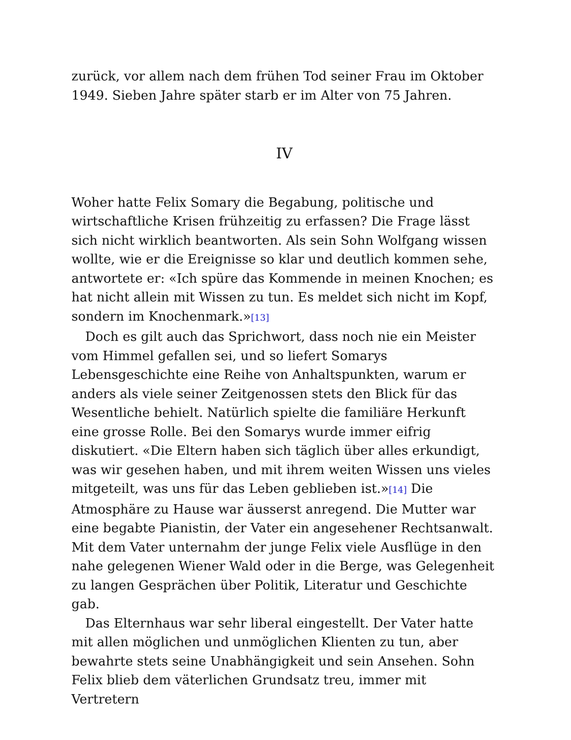zurück, vor allem nach dem frühen Tod seiner Frau im Oktober 1949. Sieben Jahre später starb er im Alter von 75 Jahren.
IV
Woher hatte Felix Somary die Begabung, politische und wirtschaftliche Krisen frühzeitig zu erfassen? Die Frage lässt sich nicht wirklich beantworten. Als sein Sohn Wolfgang wissen wollte, wie er die Ereignisse so klar und deutlich kommen sehe, antwortete er: «Ich spüre das Kommende in meinen Knochen; es hat nicht allein mit Wissen zu tun. Es meldet sich nicht im Kopf, sondern im Knochenmark.»[13]
Doch es gilt auch das Sprichwort, dass noch nie ein Meister vom Himmel gefallen sei, und so liefert Somarys Lebensgeschichte eine Reihe von Anhaltspunkten, warum er anders als viele seiner Zeitgenossen stets den Blick für das Wesentliche behielt. Natürlich spielte die familiäre Herkunft eine grosse Rolle. Bei den Somarys wurde immer eifrig diskutiert. «Die Eltern haben sich täglich über alles erkundigt, was wir gesehen haben, und mit ihrem weiten Wissen uns vieles mitgeteilt, was uns für das Leben geblieben ist.»[14] Die Atmosphäre zu Hause war äusserst anregend. Die Mutter war eine begabte Pianistin, der Vater ein angesehener Rechtsanwalt. Mit dem Vater unternahm der junge Felix viele Ausflüge in den nahe gelegenen Wiener Wald oder in die Berge, was Gelegenheit zu langen Gesprächen über Politik, Literatur und Geschichte gab.
Das Elternhaus war sehr liberal eingestellt. Der Vater hatte mit allen möglichen und unmöglichen Klienten zu tun, aber bewahrte stets seine Unabhängigkeit und sein Ansehen. Sohn Felix blieb dem väterlichen Grundsatz treu, immer mit Vertretern